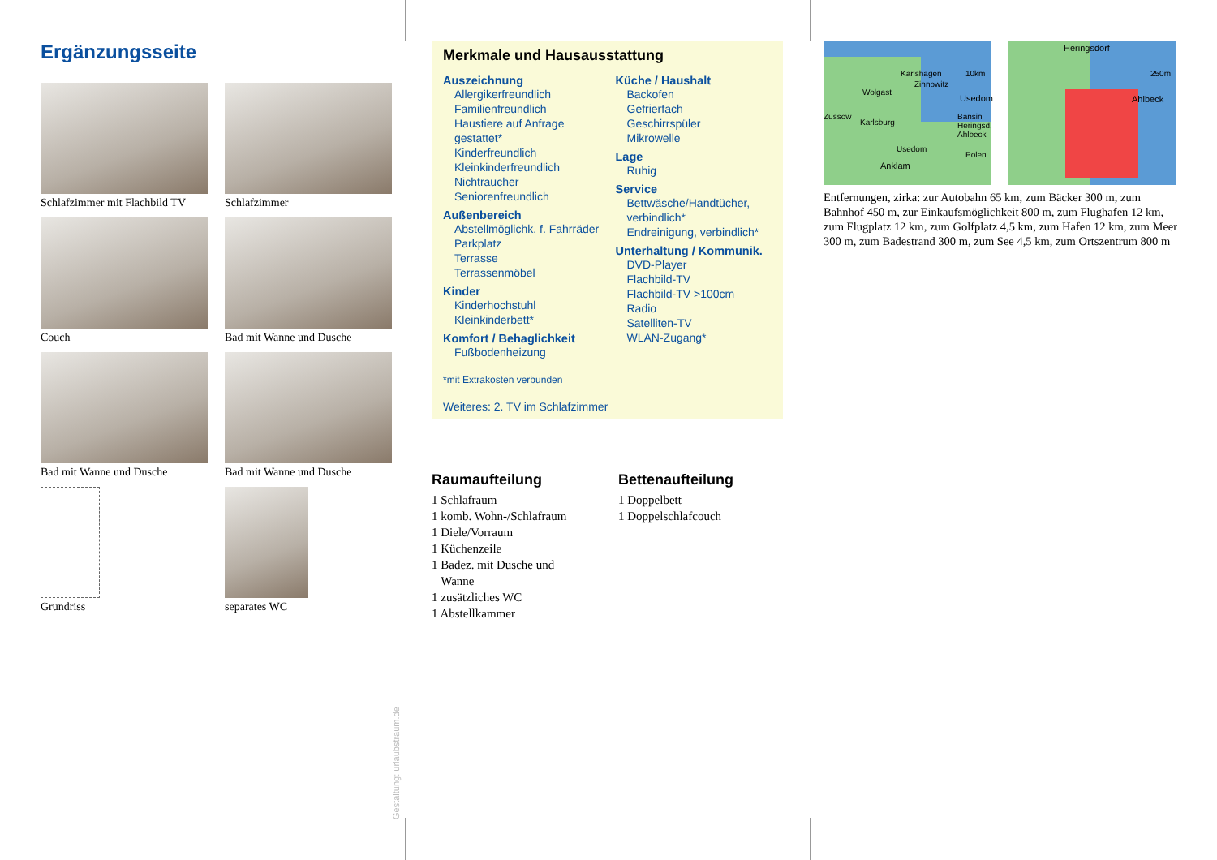Ergänzungsseite
Schlafzimmer mit Flachbild TV
Schlafzimmer
Couch
Bad mit Wanne und Dusche
Bad mit Wanne und Dusche
Bad mit Wanne und Dusche
Grundriss
separates WC
Gestaltung: urlaubstraum.de
Merkmale und Hausausstattung
Auszeichnung
Allergikerfreundlich
Familienfreundlich
Haustiere auf Anfrage gestattet*
Kinderfreundlich
Kleinkinderfreundlich
Nichtraucher
Seniorenfreundlich
Außenbereich
Abstellmöglichk. f. Fahrräder
Parkplatz
Terrasse
Terrassenmöbel
Kinder
Kinderhochstuhl
Kleinkinderbett*
Komfort / Behaglichkeit
Fußbodenheizung
Küche / Haushalt
Backofen
Gefrierfach
Geschirrspüler
Mikrowelle
Lage
Ruhig
Service
Bettwäsche/Handtücher, verbindlich*
Endreinigung, verbindlich*
Unterhaltung / Kommunik.
DVD-Player
Flachbild-TV
Flachbild-TV >100cm
Radio
Satelliten-TV
WLAN-Zugang*
*mit Extrakosten verbunden
Weiteres: 2. TV im Schlafzimmer
Raumaufteilung
1 Schlafraum
1 komb. Wohn-/Schlafraum
1 Diele/Vorraum
1 Küchenzeile
1 Badez. mit Dusche und
Wanne
1 zusätzliches WC
1 Abstellkammer
Bettenaufteilung
1 Doppelbett
1 Doppelschlafcouch
Karlshagen Zinnowitz Wolgast Usedom Züssow Karlsburg Bansin Heringsd. Ahlbeck Usedom Anklam Polen 10km
Heringsdorf 250m Ahlbeck
Entfernungen, zirka: zur Autobahn 65 km, zum Bäcker 300 m, zum Bahnhof 450 m, zur Einkaufsmöglichkeit 800 m, zum Flughafen 12 km, zum Flugplatz 12 km, zum Golfplatz 4,5 km, zum Hafen 12 km, zum Meer 300 m, zum Badestrand 300 m, zum See 4,5 km, zum Ortszentrum 800 m